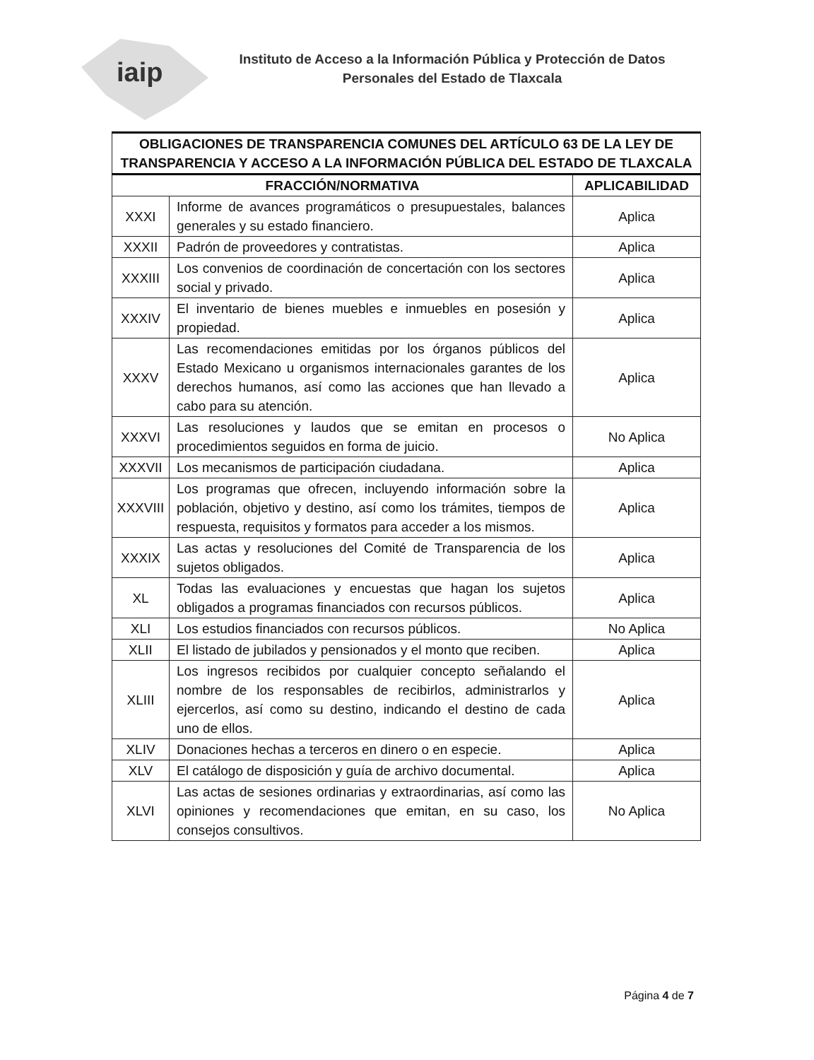iaip
Instituto de Acceso a la Información Pública y Protección de Datos
Personales del Estado de Tlaxcala
| OBLIGACIONES DE TRANSPARENCIA COMUNES DEL ARTÍCULO 63 DE LA LEY DE TRANSPARENCIA Y ACCESO A LA INFORMACIÓN PÚBLICA DEL ESTADO DE TLAXCALA | | |
| FRACCIÓN/NORMATIVA | | APLICABILIDAD |
| XXXI | Informe de avances programáticos o presupuestales, balances generales y su estado financiero. | Aplica |
| XXXII | Padrón de proveedores y contratistas. | Aplica |
| XXXIII | Los convenios de coordinación de concertación con los sectores social y privado. | Aplica |
| XXXIV | El inventario de bienes muebles e inmuebles en posesión y propiedad. | Aplica |
| XXXV | Las recomendaciones emitidas por los órganos públicos del Estado Mexicano u organismos internacionales garantes de los derechos humanos, así como las acciones que han llevado a cabo para su atención. | Aplica |
| XXXVI | Las resoluciones y laudos que se emitan en procesos o procedimientos seguidos en forma de juicio. | No Aplica |
| XXXVII | Los mecanismos de participación ciudadana. | Aplica |
| XXXVIII | Los programas que ofrecen, incluyendo información sobre la población, objetivo y destino, así como los trámites, tiempos de respuesta, requisitos y formatos para acceder a los mismos. | Aplica |
| XXXIX | Las actas y resoluciones del Comité de Transparencia de los sujetos obligados. | Aplica |
| XL | Todas las evaluaciones y encuestas que hagan los sujetos obligados a programas financiados con recursos públicos. | Aplica |
| XLI | Los estudios financiados con recursos públicos. | No Aplica |
| XLII | El listado de jubilados y pensionados y el monto que reciben. | Aplica |
| XLIII | Los ingresos recibidos por cualquier concepto señalando el nombre de los responsables de recibirlos, administrarlos y ejercerlos, así como su destino, indicando el destino de cada uno de ellos. | Aplica |
| XLIV | Donaciones hechas a terceros en dinero o en especie. | Aplica |
| XLV | El catálogo de disposición y guía de archivo documental. | Aplica |
| XLVI | Las actas de sesiones ordinarias y extraordinarias, así como las opiniones y recomendaciones que emitan, en su caso, los consejos consultivos. | No Aplica |
Página 4 de 7